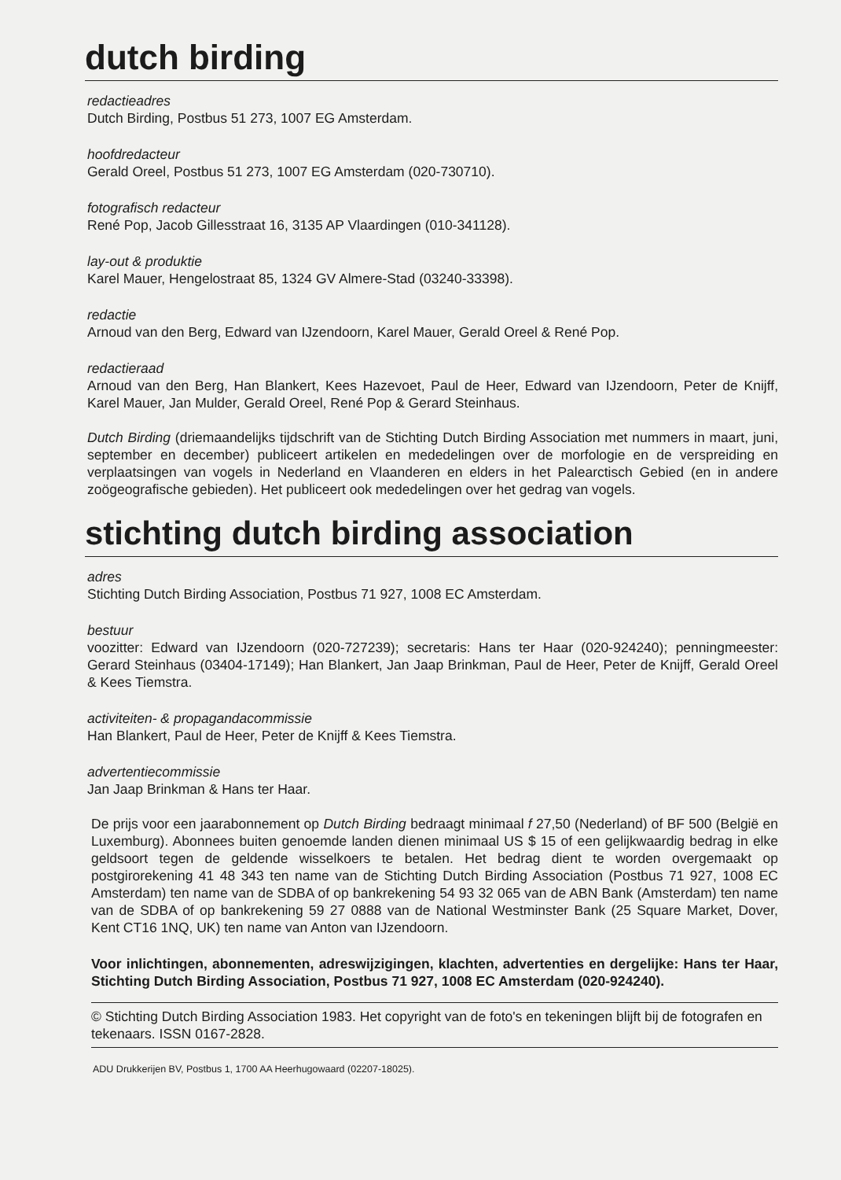dutch birding
redactieadres
Dutch Birding, Postbus 51 273, 1007 EG Amsterdam.
hoofdredacteur
Gerald Oreel, Postbus 51 273, 1007 EG Amsterdam (020-730710).
fotografisch redacteur
René Pop, Jacob Gillesstraat 16, 3135 AP Vlaardingen (010-341128).
lay-out & produktie
Karel Mauer, Hengelostraat 85, 1324 GV Almere-Stad (03240-33398).
redactie
Arnoud van den Berg, Edward van IJzendoorn, Karel Mauer, Gerald Oreel & René Pop.
redactieraad
Arnoud van den Berg, Han Blankert, Kees Hazevoet, Paul de Heer, Edward van IJzendoorn, Peter de Knijff, Karel Mauer, Jan Mulder, Gerald Oreel, René Pop & Gerard Steinhaus.
Dutch Birding (driemaandelijks tijdschrift van de Stichting Dutch Birding Association met nummers in maart, juni, september en december) publiceert artikelen en mededelingen over de morfologie en de verspreiding en verplaatsingen van vogels in Nederland en Vlaanderen en elders in het Palearctisch Gebied (en in andere zoögeografische gebieden). Het publiceert ook mededelingen over het gedrag van vogels.
stichting dutch birding association
adres
Stichting Dutch Birding Association, Postbus 71 927, 1008 EC Amsterdam.
bestuur
voozitter: Edward van IJzendoorn (020-727239); secretaris: Hans ter Haar (020-924240); penningmeester: Gerard Steinhaus (03404-17149); Han Blankert, Jan Jaap Brinkman, Paul de Heer, Peter de Knijff, Gerald Oreel & Kees Tiemstra.
activiteiten- & propagandacommissie
Han Blankert, Paul de Heer, Peter de Knijff & Kees Tiemstra.
advertentiecommissie
Jan Jaap Brinkman & Hans ter Haar.
De prijs voor een jaarabonnement op Dutch Birding bedraagt minimaal f 27,50 (Nederland) of BF 500 (België en Luxemburg). Abonnees buiten genoemde landen dienen minimaal US $ 15 of een gelijkwaardig bedrag in elke geldsoort tegen de geldende wisselkoers te betalen. Het bedrag dient te worden overgemaakt op postgirorekening 41 48 343 ten name van de Stichting Dutch Birding Association (Postbus 71 927, 1008 EC Amsterdam) ten name van de SDBA of op bankrekening 54 93 32 065 van de ABN Bank (Amsterdam) ten name van de SDBA of op bankrekening 59 27 0888 van de National Westminster Bank (25 Square Market, Dover, Kent CT16 1NQ, UK) ten name van Anton van IJzendoorn.
Voor inlichtingen, abonnementen, adreswijzigingen, klachten, advertenties en dergelijke: Hans ter Haar, Stichting Dutch Birding Association, Postbus 71 927, 1008 EC Amsterdam (020-924240).
© Stichting Dutch Birding Association 1983. Het copyright van de foto's en tekeningen blijft bij de fotografen en tekenaars. ISSN 0167-2828.
ADU Drukkerijen BV, Postbus 1, 1700 AA Heerhugowaard (02207-18025).